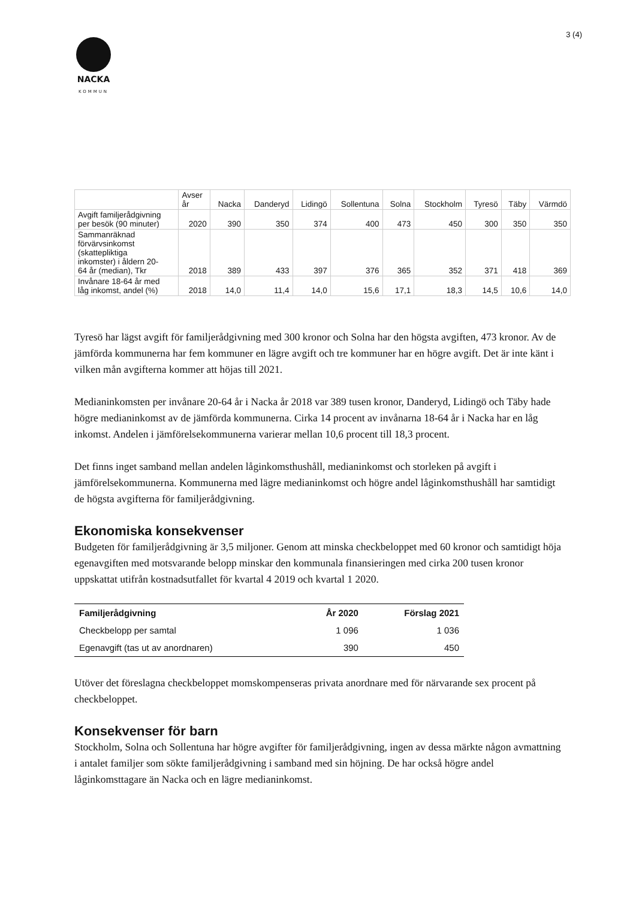NACKA
KOMMUN
3 (4)
| | Avser år | Nacka | Danderyd | Lidingö | Sollentuna | Solna | Stockholm | Tyresö | Täby | Värmdö |
| --- | --- | --- | --- | --- | --- | --- | --- | --- | --- | --- |
| Avgift familjerådgivning per besök (90 minuter) | 2020 | 390 | 350 | 374 | 400 | 473 | 450 | 300 | 350 | 350 |
| Sammanräknad förvärvsinkomst (skattepliktiga inkomster) i åldern 20- 64 år (median), Tkr | 2018 | 389 | 433 | 397 | 376 | 365 | 352 | 371 | 418 | 369 |
| Invånare 18-64 år med låg inkomst, andel (%) | 2018 | 14,0 | 11,4 | 14,0 | 15,6 | 17,1 | 18,3 | 14,5 | 10,6 | 14,0 |
Tyresö har lägst avgift för familjerådgivning med 300 kronor och Solna har den högsta avgiften, 473 kronor. Av de jämförda kommunerna har fem kommuner en lägre avgift och tre kommuner har en högre avgift. Det är inte känt i vilken mån avgifterna kommer att höjas till 2021.
Medianinkomsten per invånare 20-64 år i Nacka år 2018 var 389 tusen kronor, Danderyd, Lidingö och Täby hade högre medianinkomst av de jämförda kommunerna. Cirka 14 procent av invånarna 18-64 år i Nacka har en låg inkomst. Andelen i jämförelsekommunerna varierar mellan 10,6 procent till 18,3 procent.
Det finns inget samband mellan andelen låginkomsthushåll, medianinkomst och storleken på avgift i jämförelsekommunerna. Kommunerna med lägre medianinkomst och högre andel låginkomsthushåll har samtidigt de högsta avgifterna för familjerådgivning.
Ekonomiska konsekvenser
Budgeten för familjerådgivning är 3,5 miljoner. Genom att minska checkbeloppet med 60 kronor och samtidigt höja egenavgiften med motsvarande belopp minskar den kommunala finansieringen med cirka 200 tusen kronor uppskattat utifrån kostnadsutfallet för kvartal 4 2019 och kvartal 1 2020.
| Familjerådgivning | År 2020 | Förslag 2021 |
| --- | --- | --- |
| Checkbelopp per samtal | 1 096 | 1 036 |
| Egenavgift (tas ut av anordnaren) | 390 | 450 |
Utöver det föreslagna checkbeloppet momskompenseras privata anordnare med för närvarande sex procent på checkbeloppet.
Konsekvenser för barn
Stockholm, Solna och Sollentuna har högre avgifter för familjerådgivning, ingen av dessa märkte någon avmattning i antalet familjer som sökte familjerådgivning i samband med sin höjning. De har också högre andel låginkomsttagare än Nacka och en lägre medianinkomst.